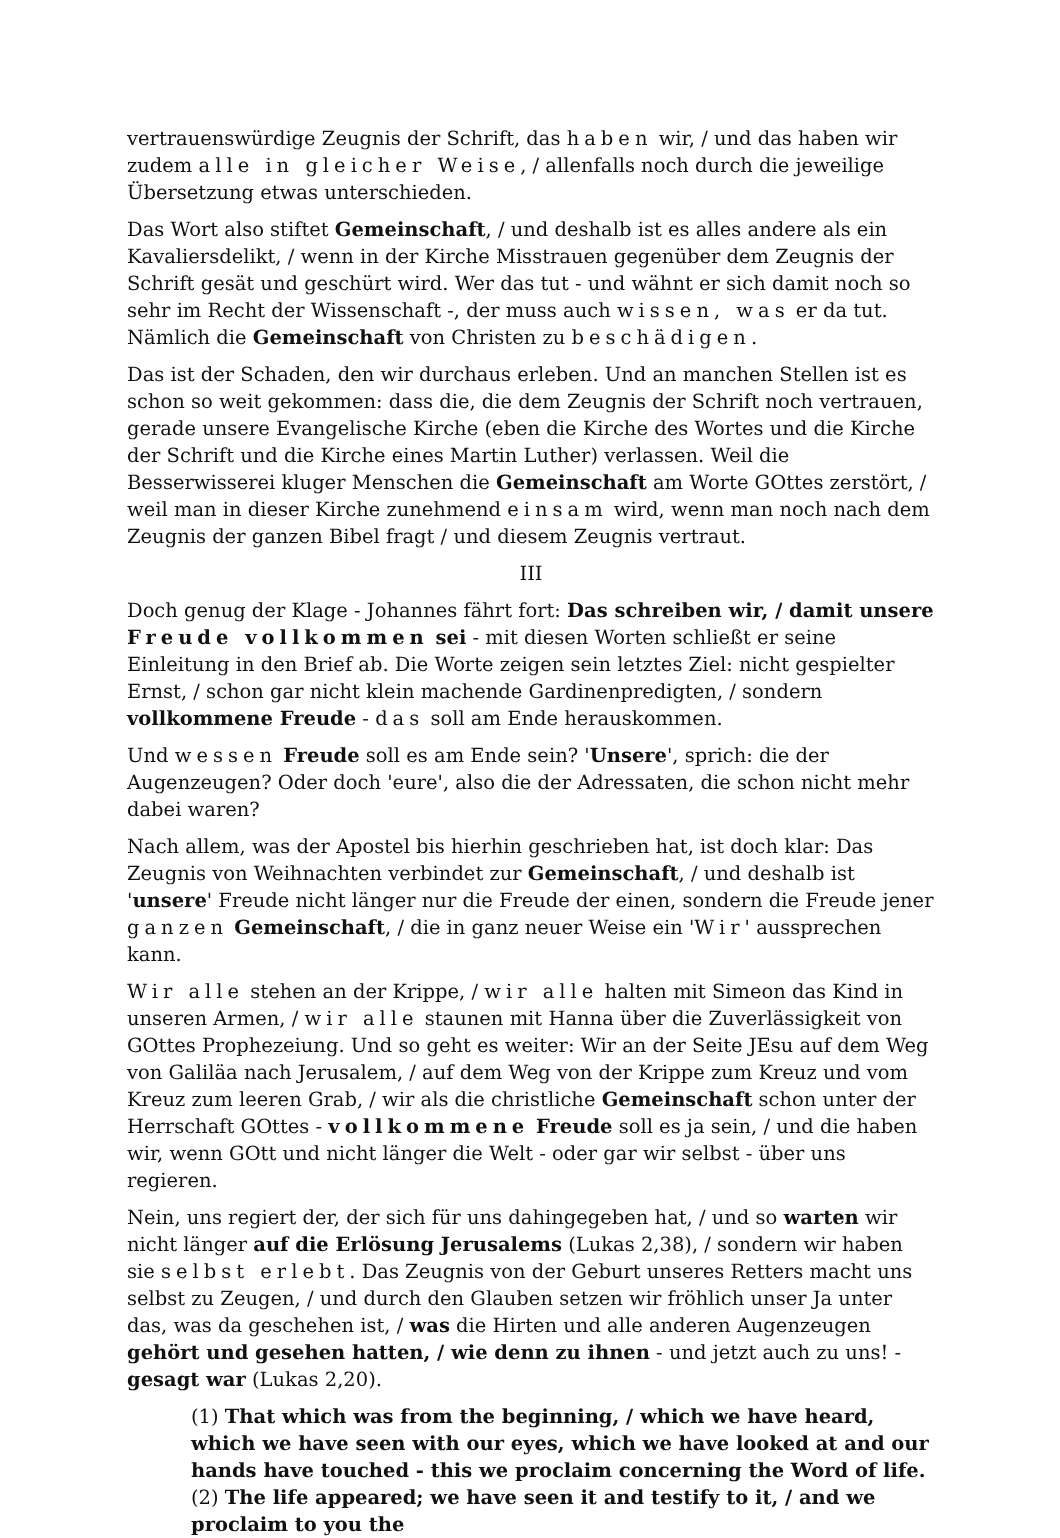vertrauenswürdige Zeugnis der Schrift, das haben wir, / und das haben wir zudem alle in gleicher Weise, / allenfalls noch durch die jeweilige Übersetzung etwas unterschieden.
Das Wort also stiftet Gemeinschaft, / und deshalb ist es alles andere als ein Kavaliersdelikt, / wenn in der Kirche Misstrauen gegenüber dem Zeugnis der Schrift gesät und geschürt wird. Wer das tut - und wähnt er sich damit noch so sehr im Recht der Wissenschaft -, der muss auch wissen, was er da tut. Nämlich die Gemeinschaft von Christen zu beschädigen.
Das ist der Schaden, den wir durchaus erleben. Und an manchen Stellen ist es schon so weit gekommen: dass die, die dem Zeugnis der Schrift noch vertrauen, gerade unsere Evangelische Kirche (eben die Kirche des Wortes und die Kirche der Schrift und die Kirche eines Martin Luther) verlassen. Weil die Besserwisserei kluger Menschen die Gemeinschaft am Worte GOttes zerstört, / weil man in dieser Kirche zunehmend einsam wird, wenn man noch nach dem Zeugnis der ganzen Bibel fragt / und diesem Zeugnis vertraut.
III
Doch genug der Klage - Johannes fährt fort: Das schreiben wir, / damit unsere Freude vollkommen sei - mit diesen Worten schließt er seine Einleitung in den Brief ab. Die Worte zeigen sein letztes Ziel: nicht gespielter Ernst, / schon gar nicht klein machende Gardinenpredigten, / sondern vollkommene Freude - das soll am Ende herauskommen.
Und wessen Freude soll es am Ende sein? 'Unsere', sprich: die der Augenzeugen? Oder doch 'eure', also die der Adressaten, die schon nicht mehr dabei waren?
Nach allem, was der Apostel bis hierhin geschrieben hat, ist doch klar: Das Zeugnis von Weihnachten verbindet zur Gemeinschaft, / und deshalb ist 'unsere' Freude nicht länger nur die Freude der einen, sondern die Freude jener ganzen Gemeinschaft, / die in ganz neuer Weise ein 'Wir' aussprechen kann.
Wir alle stehen an der Krippe, / wir alle halten mit Simeon das Kind in unseren Armen, / wir alle staunen mit Hanna über die Zuverlässigkeit von GOttes Prophezeiung. Und so geht es weiter: Wir an der Seite JEsu auf dem Weg von Galiläa nach Jerusalem, / auf dem Weg von der Krippe zum Kreuz und vom Kreuz zum leeren Grab, / wir als die christliche Gemeinschaft schon unter der Herrschaft GOttes - vollkommene Freude soll es ja sein, / und die haben wir, wenn GOtt und nicht länger die Welt - oder gar wir selbst - über uns regieren.
Nein, uns regiert der, der sich für uns dahingegeben hat, / und so warten wir nicht länger auf die Erlösung Jerusalems (Lukas 2,38), / sondern wir haben sie selbst erlebt. Das Zeugnis von der Geburt unseres Retters macht uns selbst zu Zeugen, / und durch den Glauben setzen wir fröhlich unser Ja unter das, was da geschehen ist, / was die Hirten und alle anderen Augenzeugen gehört und gesehen hatten, / wie denn zu ihnen - und jetzt auch zu uns! - gesagt war (Lukas 2,20).
(1) That which was from the beginning, / which we have heard, which we have seen with our eyes, which we have looked at and our hands have touched - this we proclaim concerning the Word of life. (2) The life appeared; we have seen it and testify to it, / and we proclaim to you the